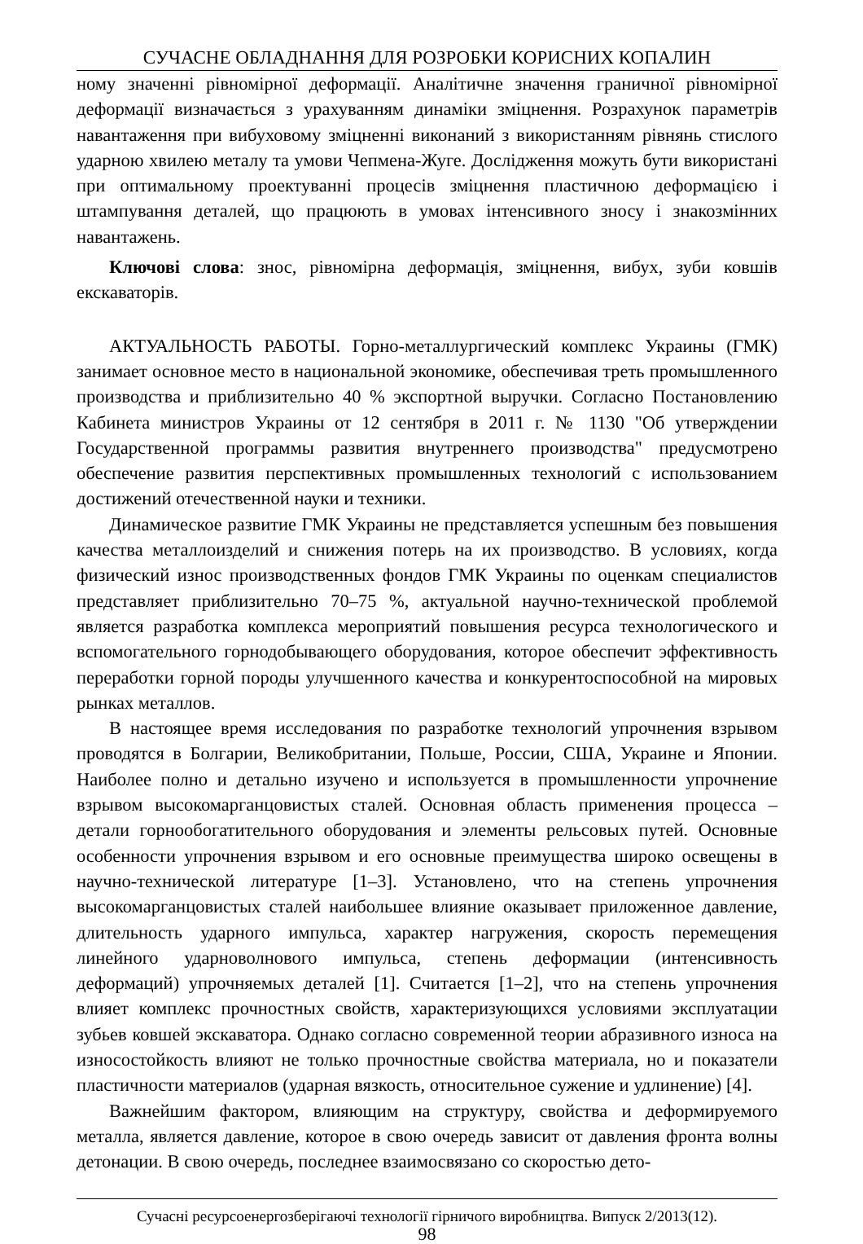СУЧАСНЕ ОБЛАДНАННЯ ДЛЯ РОЗРОБКИ КОРИСНИХ КОПАЛИН
ному значенні рівномірної деформації. Аналітичне значення граничної рівномірної деформації визначається з урахуванням динаміки зміцнення. Розрахунок параметрів навантаження при вибуховому зміцненні виконаний з використанням рівнянь стислого ударною хвилею металу та умови Чепмена-Жуге. Дослідження можуть бути використані при оптимальному проектуванні процесів зміцнення пластичною деформацією і штампування деталей, що працюють в умовах інтенсивного зносу і знакозмінних навантажень.
Ключові слова: знос, рівномірна деформація, зміцнення, вибух, зуби ковшів екскаваторів.
АКТУАЛЬНОСТЬ РАБОТЫ. Горно-металлургический комплекс Украины (ГМК) занимает основное место в национальной экономике, обеспечивая треть промышленного производства и приблизительно 40 % экспортной выручки. Согласно Постановлению Кабинета министров Украины от 12 сентября в 2011 г. № 1130 "Об утверждении Государственной программы развития внутреннего производства" предусмотрено обеспечение развития перспективных промышленных технологий с использованием достижений отечественной науки и техники.
Динамическое развитие ГМК Украины не представляется успешным без повышения качества металлоизделий и снижения потерь на их производство. В условиях, когда физический износ производственных фондов ГМК Украины по оценкам специалистов представляет приблизительно 70–75 %, актуальной научно-технической проблемой является разработка комплекса мероприятий повышения ресурса технологического и вспомогательного горнодобывающего оборудования, которое обеспечит эффективность переработки горной породы улучшенного качества и конкурентоспособной на мировых рынках металлов.
В настоящее время исследования по разработке технологий упрочнения взрывом проводятся в Болгарии, Великобритании, Польше, России, США, Украине и Японии. Наиболее полно и детально изучено и используется в промышленности упрочнение взрывом высокомарганцовистых сталей. Основная область применения процесса – детали горнообогатительного оборудования и элементы рельсовых путей. Основные особенности упрочнения взрывом и его основные преимущества широко освещены в научно-технической литературе [1–3]. Установлено, что на степень упрочнения высокомарганцовистых сталей наибольшее влияние оказывает приложенное давление, длительность ударного импульса, характер нагружения, скорость перемещения линейного ударноволнового импульса, степень деформации (интенсивность деформаций) упрочняемых деталей [1]. Считается [1–2], что на степень упрочнения влияет комплекс прочностных свойств, характеризующихся условиями эксплуатации зубьев ковшей экскаватора. Однако согласно современной теории абразивного износа на износостойкость влияют не только прочностные свойства материала, но и показатели пластичности материалов (ударная вязкость, относительное сужение и удлинение) [4].
Важнейшим фактором, влияющим на структуру, свойства и деформируемого металла, является давление, которое в свою очередь зависит от давления фронта волны детонации. В свою очередь, последнее взаимосвязано со скоростью дето-
Сучасні ресурсоенергозберігаючі технології гірничого виробництва. Випуск 2/2013(12).
98